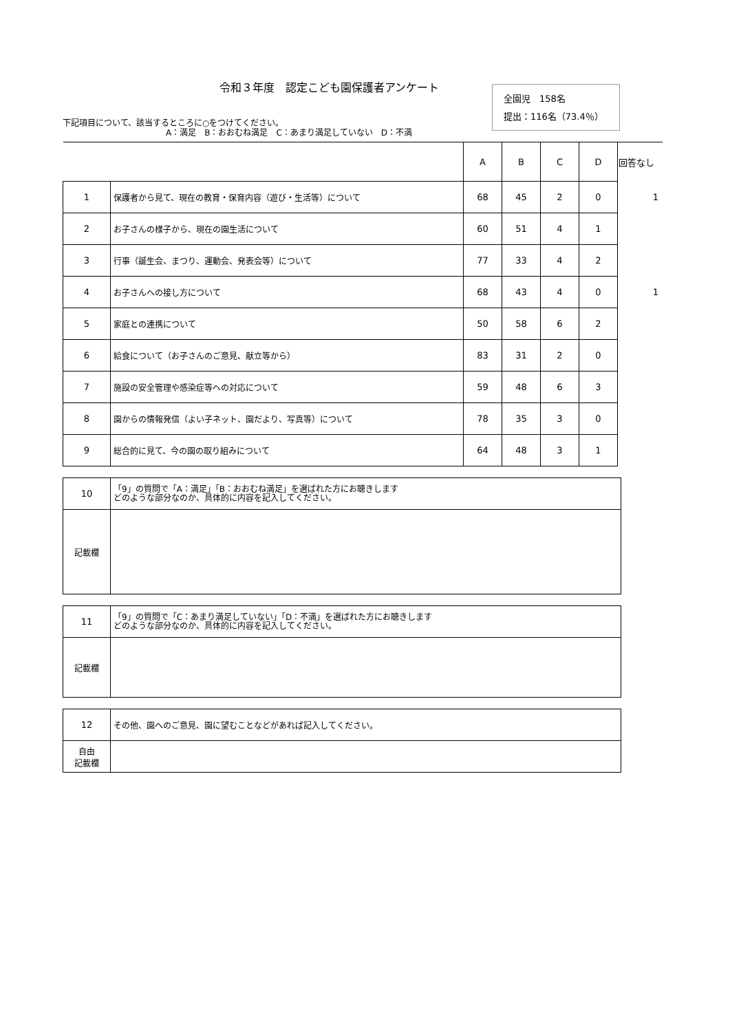令和３年度　認定こども園保護者アンケート
下記項目について、該当するところに○をつけてください。
A：満足　B：おおむね満足　C：あまり満足していない　D：不満
全園児　158名
提出：116名（73.4％）
| | | A | B | C | D | 回答なし |
| --- | --- | --- | --- | --- | --- | --- |
| 1 | 保護者から見て、現在の教育・保育内容（遊び・生活等）について | 68 | 45 | 2 | 0 | 1 |
| 2 | お子さんの様子から、現在の園生活について | 60 | 51 | 4 | 1 | |
| 3 | 行事（誕生会、まつり、運動会、発表会等）について | 77 | 33 | 4 | 2 | |
| 4 | お子さんへの接し方について | 68 | 43 | 4 | 0 | 1 |
| 5 | 家庭との連携について | 50 | 58 | 6 | 2 | |
| 6 | 給食について（お子さんのご意見、献立等から） | 83 | 31 | 2 | 0 | |
| 7 | 施設の安全管理や感染症等への対応について | 59 | 48 | 6 | 3 | |
| 8 | 園からの情報発信（よい子ネット、園だより、写真等）について | 78 | 35 | 3 | 0 | |
| 9 | 総合的に見て、今の園の取り組みについて | 64 | 48 | 3 | 1 | |
| 10 | 「9」の質問で「A：満足」「B：おおむね満足」を選ばれた方にお聴きします どのような部分なのか、具体的に内容を記入してください。 |
| 記載欄 | |
| 11 | 「9」の質問で「C：あまり満足していない」「D：不満」を選ばれた方にお聴きします どのような部分なのか、具体的に内容を記入してください。 |
| 記載欄 | |
| 12 | その他、園へのご意見、園に望むことなどがあれば記入してください。 |
| 自由 記載欄 | |